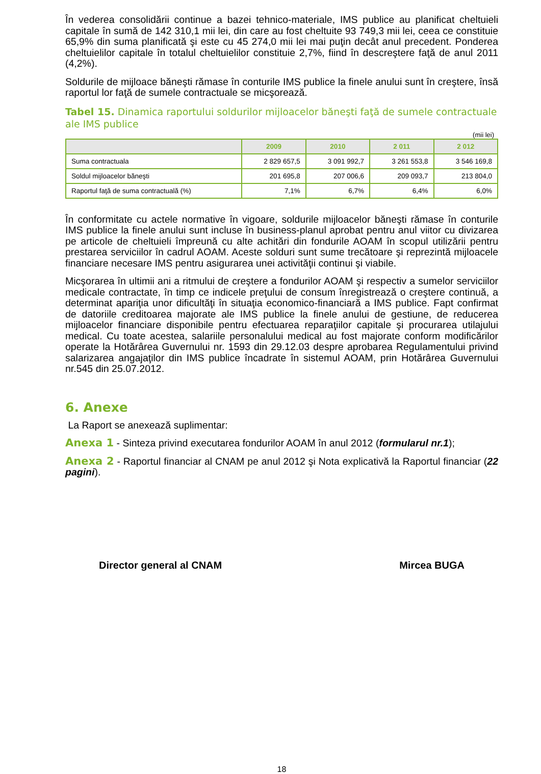În vederea consolidării continue a bazei tehnico-materiale, IMS publice au planificat cheltuieli capitale în sumă de 142 310,1 mii lei, din care au fost cheltuite 93 749,3 mii lei, ceea ce constituie 65,9% din suma planificată şi este cu 45 274,0 mii lei mai puţin decât anul precedent. Ponderea cheltuielilor capitale în totalul cheltuielilor constituie 2,7%, fiind în descreştere faţă de anul 2011 (4,2%).
Soldurile de mijloace băneşti rămase în conturile IMS publice la finele anului sunt în creştere, însă raportul lor faţă de sumele contractuale se micşorează.
Tabel 15. Dinamica raportului soldurilor mijloacelor băneşti faţă de sumele contractuale ale IMS publice
(mii lei)
| | 2009 | 2010 | 2 011 | 2 012 |
| --- | --- | --- | --- | --- |
| Suma contractuala | 2 829 657,5 | 3 091 992,7 | 3 261 553,8 | 3 546 169,8 |
| Soldul mijloacelor băneşti | 201 695,8 | 207 006,6 | 209 093,7 | 213 804,0 |
| Raportul faţă de suma contractuală (%) | 7,1% | 6,7% | 6,4% | 6,0% |
În conformitate cu actele normative în vigoare, soldurile mijloacelor băneşti rămase în conturile IMS publice la finele anului sunt incluse în business-planul aprobat pentru anul viitor cu divizarea pe articole de cheltuieli împreună cu alte achitări din fondurile AOAM în scopul utilizării pentru prestarea serviciilor în cadrul AOAM. Aceste solduri sunt sume trecătoare şi reprezintă mijloacele financiare necesare IMS pentru asigurarea unei activităţii continui şi viabile.
Micşorarea în ultimii ani a ritmului de creştere a fondurilor AOAM şi respectiv a sumelor serviciilor medicale contractate, în timp ce indicele preţului de consum înregistrează o creştere continuă, a determinat apariţia unor dificultăţi în situaţia economico-financiară a IMS publice. Fapt confirmat de datoriile creditoarea majorate ale IMS publice la finele anului de gestiune, de reducerea mijloacelor financiare disponibile pentru efectuarea reparaţiilor capitale şi procurarea utilajului medical. Cu toate acestea, salariile personalului medical au fost majorate conform modificărilor operate la Hotărârea Guvernului nr. 1593 din 29.12.03 despre aprobarea Regulamentului privind salarizarea angajaţilor din IMS publice încadrate în sistemul AOAM, prin Hotărârea Guvernului nr.545 din 25.07.2012.
6. Anexe
La Raport se anexează suplimentar:
Anexa 1 - Sinteza privind executarea fondurilor AOAM în anul 2012 (formularul nr.1);
Anexa 2 - Raportul financiar al CNAM pe anul 2012 şi Nota explicativă la Raportul financiar (22 pagini).
Director general al CNAM Mircea BUGA
18